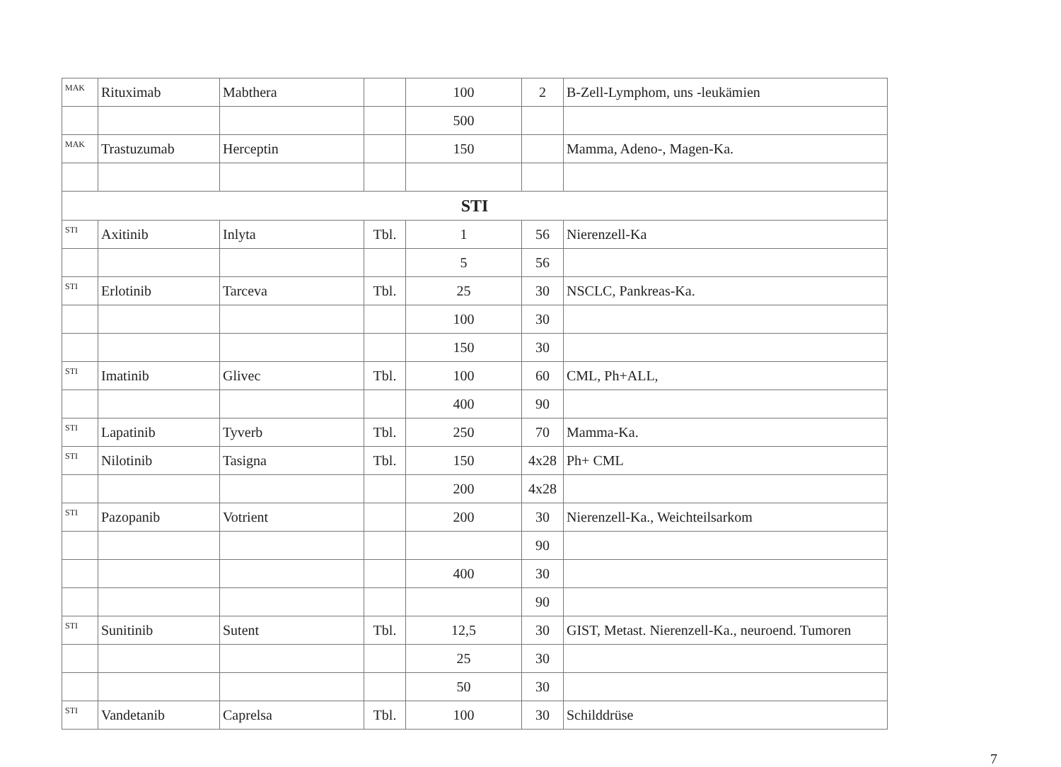| MAK | Rituximab | Mabthera | | 100 | 2 | B-Zell-Lymphom, uns -leukämien |
| | | | | 500 | | |
| MAK | Trastuzumab | Herceptin | | 150 | | Mamma, Adeno-, Magen-Ka. |
| STI | | | | | | |
| STI | Axitinib | Inlyta | Tbl. | 1 | 56 | Nierenzell-Ka |
| | | | | 5 | 56 | |
| STI | Erlotinib | Tarceva | Tbl. | 25 | 30 | NSCLC, Pankreas-Ka. |
| | | | | 100 | 30 | |
| | | | | 150 | 30 | |
| STI | Imatinib | Glivec | Tbl. | 100 | 60 | CML, Ph+ALL, |
| | | | | 400 | 90 | |
| STI | Lapatinib | Tyverb | Tbl. | 250 | 70 | Mamma-Ka. |
| STI | Nilotinib | Tasigna | Tbl. | 150 | 4x28 | Ph+ CML |
| | | | | 200 | 4x28 | |
| STI | Pazopanib | Votrient | | 200 | 30 | Nierenzell-Ka., Weichteilsarkom |
| | | | | | 90 | |
| | | | | 400 | 30 | |
| | | | | | 90 | |
| STI | Sunitinib | Sutent | Tbl. | 12,5 | 30 | GIST, Metast. Nierenzell-Ka., neuroend. Tumoren |
| | | | | 25 | 30 | |
| | | | | 50 | 30 | |
| STI | Vandetanib | Caprelsa | Tbl. | 100 | 30 | Schilddrüse |
7